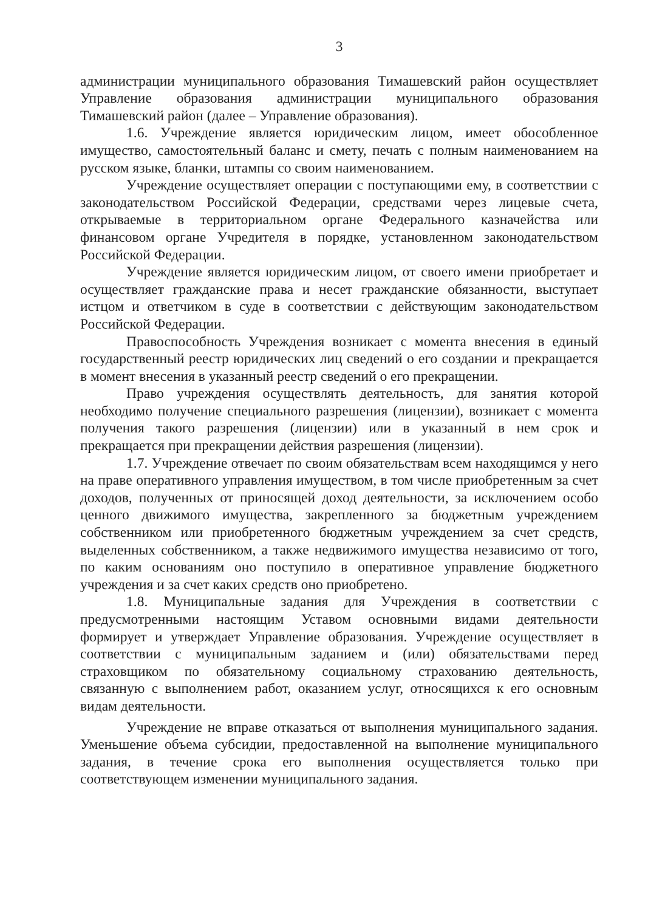3
администрации муниципального образования Тимашевский район осуществляет Управление образования администрации муниципального образования Тимашевский район (далее – Управление образования).
1.6. Учреждение является юридическим лицом, имеет обособленное имущество, самостоятельный баланс и смету, печать с полным наименованием на русском языке, бланки, штампы со своим наименованием.
Учреждение осуществляет операции с поступающими ему, в соответствии с законодательством Российской Федерации, средствами через лицевые счета, открываемые в территориальном органе Федерального казначейства или финансовом органе Учредителя в порядке, установленном законодательством Российской Федерации.
Учреждение является юридическим лицом, от своего имени приобретает и осуществляет гражданские права и несет гражданские обязанности, выступает истцом и ответчиком в суде в соответствии с действующим законодательством Российской Федерации.
Правоспособность Учреждения возникает с момента внесения в единый государственный реестр юридических лиц сведений о его создании и прекращается в момент внесения в указанный реестр сведений о его прекращении.
Право учреждения осуществлять деятельность, для занятия которой необходимо получение специального разрешения (лицензии), возникает с момента получения такого разрешения (лицензии) или в указанный в нем срок и прекращается при прекращении действия разрешения (лицензии).
1.7. Учреждение отвечает по своим обязательствам всем находящимся у него на праве оперативного управления имуществом, в том числе приобретенным за счет доходов, полученных от приносящей доход деятельности, за исключением особо ценного движимого имущества, закрепленного за бюджетным учреждением собственником или приобретенного бюджетным учреждением за счет средств, выделенных собственником, а также недвижимого имущества независимо от того, по каким основаниям оно поступило в оперативное управление бюджетного учреждения и за счет каких средств оно приобретено.
1.8. Муниципальные задания для Учреждения в соответствии с предусмотренными настоящим Уставом основными видами деятельности формирует и утверждает Управление образования. Учреждение осуществляет в соответствии с муниципальным заданием и (или) обязательствами перед страховщиком по обязательному социальному страхованию деятельность, связанную с выполнением работ, оказанием услуг, относящихся к его основным видам деятельности.
Учреждение не вправе отказаться от выполнения муниципального задания. Уменьшение объема субсидии, предоставленной на выполнение муниципального задания, в течение срока его выполнения осуществляется только при соответствующем изменении муниципального задания.